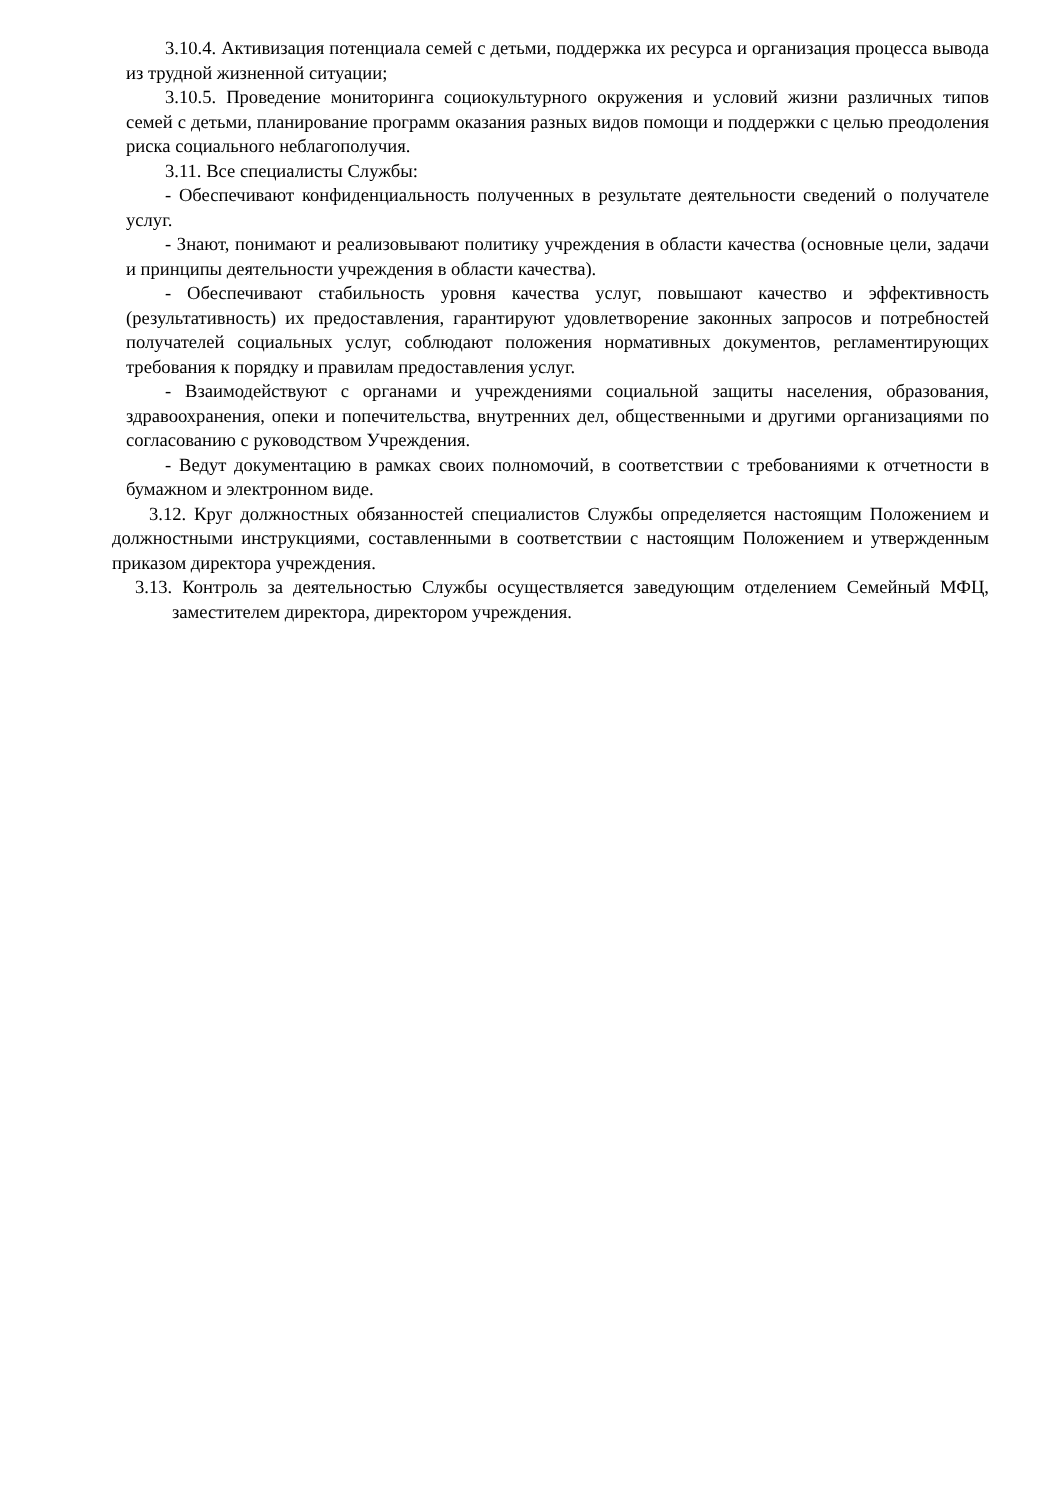3.10.4. Активизация потенциала семей с детьми, поддержка их ресурса и организация процесса вывода из трудной жизненной ситуации;
3.10.5. Проведение мониторинга социокультурного окружения и условий жизни различных типов семей с детьми, планирование программ оказания разных видов помощи и поддержки с целью преодоления риска социального неблагополучия.
3.11. Все специалисты Службы:
- Обеспечивают конфиденциальность полученных в результате деятельности сведений о получателе услуг.
- Знают, понимают и реализовывают политику учреждения в области качества (основные цели, задачи и принципы деятельности учреждения в области качества).
- Обеспечивают стабильность уровня качества услуг, повышают качество и эффективность (результативность) их предоставления, гарантируют удовлетворение законных запросов и потребностей получателей социальных услуг, соблюдают положения нормативных документов, регламентирующих требования к порядку и правилам предоставления услуг.
- Взаимодействуют с органами и учреждениями социальной защиты населения, образования, здравоохранения, опеки и попечительства, внутренних дел, общественными и другими организациями по согласованию с руководством Учреждения.
- Ведут документацию в рамках своих полномочий, в соответствии с требованиями к отчетности в бумажном и электронном виде.
3.12. Круг должностных обязанностей специалистов Службы определяется настоящим Положением и должностными инструкциями, составленными в соответствии с настоящим Положением и утвержденным приказом директора учреждения.
3.13. Контроль за деятельностью Службы осуществляется заведующим отделением Семейный МФЦ, заместителем директора, директором учреждения.